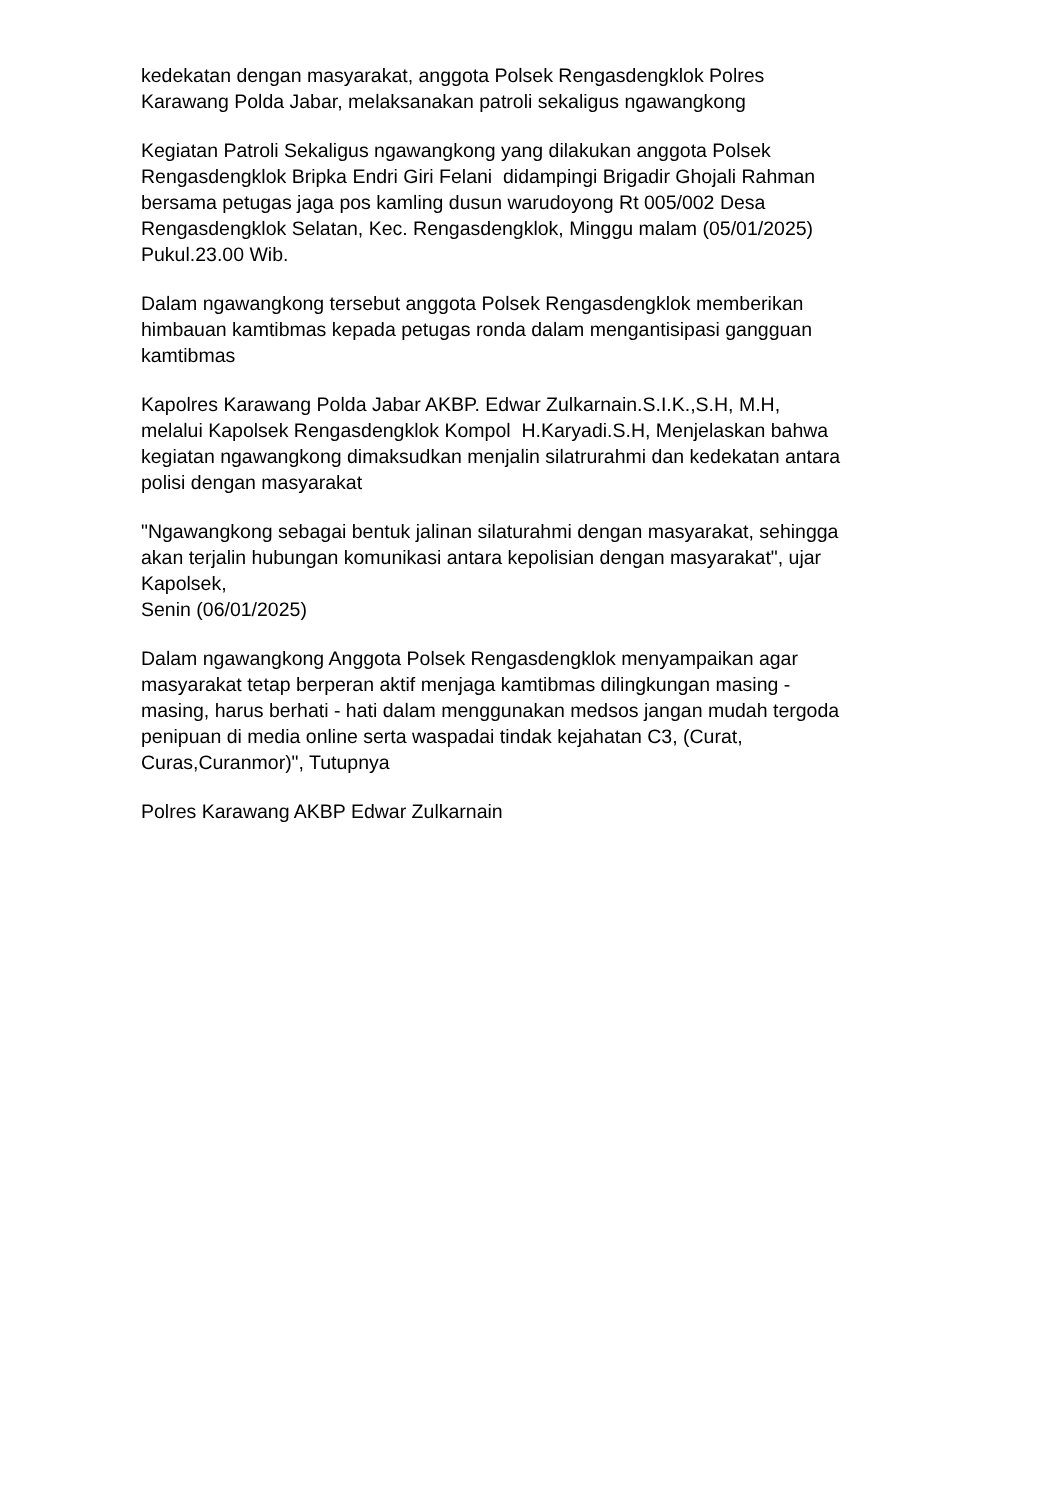kedekatan dengan masyarakat, anggota Polsek Rengasdengklok Polres
Karawang Polda Jabar, melaksanakan patroli sekaligus ngawangkong
Kegiatan Patroli Sekaligus ngawangkong yang dilakukan anggota Polsek
Rengasdengklok Bripka Endri Giri Felani didampingi Brigadir Ghojali Rahman
bersama petugas jaga pos kamling dusun warudoyong Rt 005/002 Desa
Rengasdengklok Selatan, Kec. Rengasdengklok, Minggu malam (05/01/2025)
Pukul.23.00 Wib.
Dalam ngawangkong tersebut anggota Polsek Rengasdengklok memberikan
himbauan kamtibmas kepada petugas ronda dalam mengantisipasi gangguan
kamtibmas
Kapolres Karawang Polda Jabar AKBP. Edwar Zulkarnain.S.I.K.,S.H, M.H,
melalui Kapolsek Rengasdengklok Kompol H.Karyadi.S.H, Menjelaskan bahwa
kegiatan ngawangkong dimaksudkan menjalin silatrurahmi dan kedekatan antara
polisi dengan masyarakat
"Ngawangkong sebagai bentuk jalinan silaturahmi dengan masyarakat, sehingga
akan terjalin hubungan komunikasi antara kepolisian dengan masyarakat", ujar
Kapolsek,
Senin (06/01/2025)
Dalam ngawangkong Anggota Polsek Rengasdengklok menyampaikan agar
masyarakat tetap berperan aktif menjaga kamtibmas dilingkungan masing -
masing, harus berhati - hati dalam menggunakan medsos jangan mudah tergoda
penipuan di media online serta waspadai tindak kejahatan C3, (Curat,
Curas,Curanmor)", Tutupnya
Polres Karawang AKBP Edwar Zulkarnain